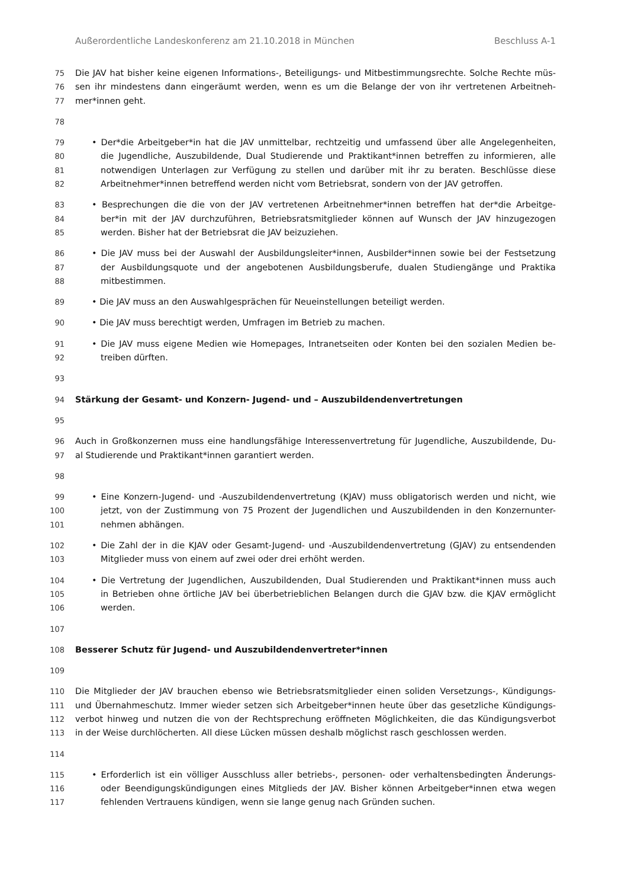Außerordentliche Landeskonferenz am 21.10.2018 in München Beschluss A-1
75 Die JAV hat bisher keine eigenen Informations-, Beteiligungs- und Mitbestimmungsrechte. Solche Rechte müs-
76 sen ihr mindestens dann eingeräumt werden, wenn es um die Belange der von ihr vertretenen Arbeitneh-
77 mer*innen geht.
78
79 • Der*die Arbeitgeber*in hat die JAV unmittelbar, rechtzeitig und umfassend über alle Angelegenheiten,
80 die Jugendliche, Auszubildende, Dual Studierende und Praktikant*innen betreffen zu informieren, alle
81 notwendigen Unterlagen zur Verfügung zu stellen und darüber mit ihr zu beraten. Beschlüsse diese
82 Arbeitnehmer*innen betreffend werden nicht vom Betriebsrat, sondern von der JAV getroffen.
83 • Besprechungen die die von der JAV vertretenen Arbeitnehmer*innen betreffen hat der*die Arbeitge-
84 ber*in mit der JAV durchzuführen, Betriebsratsmitglieder können auf Wunsch der JAV hinzugezogen
85 werden. Bisher hat der Betriebsrat die JAV beizuziehen.
86 • Die JAV muss bei der Auswahl der Ausbildungsleiter*innen, Ausbilder*innen sowie bei der Festsetzung
87 der Ausbildungsquote und der angebotenen Ausbildungsberufe, dualen Studiengänge und Praktika
88 mitbestimmen.
89 • Die JAV muss an den Auswahlgesprächen für Neueinstellungen beteiligt werden.
90 • Die JAV muss berechtigt werden, Umfragen im Betrieb zu machen.
91 • Die JAV muss eigene Medien wie Homepages, Intranetseiten oder Konten bei den sozialen Medien be-
92 treiben dürften.
93
94 Stärkung der Gesamt- und Konzern- Jugend- und – Auszubildendenvertretungen
95
96 Auch in Großkonzernen muss eine handlungsfähige Interessenvertretung für Jugendliche, Auszubildende, Du-
97 al Studierende und Praktikant*innen garantiert werden.
98
99 • Eine Konzern-Jugend- und -Auszubildendenvertretung (KJAV) muss obligatorisch werden und nicht, wie
100 jetzt, von der Zustimmung von 75 Prozent der Jugendlichen und Auszubildenden in den Konzernunter-
101 nehmen abhängen.
102 • Die Zahl der in die KJAV oder Gesamt-Jugend- und -Auszubildendenvertretung (GJAV) zu entsendenden
103 Mitglieder muss von einem auf zwei oder drei erhöht werden.
104 • Die Vertretung der Jugendlichen, Auszubildenden, Dual Studierenden und Praktikant*innen muss auch
105 in Betrieben ohne örtliche JAV bei überbetrieblichen Belangen durch die GJAV bzw. die KJAV ermöglicht
106 werden.
107
108 Besserer Schutz für Jugend- und Auszubildendenvertreter*innen
109
110 Die Mitglieder der JAV brauchen ebenso wie Betriebsratsmitglieder einen soliden Versetzungs-, Kündigungs-
111 und Übernahmeschutz. Immer wieder setzen sich Arbeitgeber*innen heute über das gesetzliche Kündigungs-
112 verbot hinweg und nutzen die von der Rechtsprechung eröffneten Möglichkeiten, die das Kündigungsverbot
113 in der Weise durchlöcherten. All diese Lücken müssen deshalb möglichst rasch geschlossen werden.
114
115 • Erforderlich ist ein völliger Ausschluss aller betriebs-, personen- oder verhaltensbedingten Änderungs-
116 oder Beendigungskündigungen eines Mitglieds der JAV. Bisher können Arbeitgeber*innen etwa wegen
117 fehlenden Vertrauens kündigen, wenn sie lange genug nach Gründen suchen.